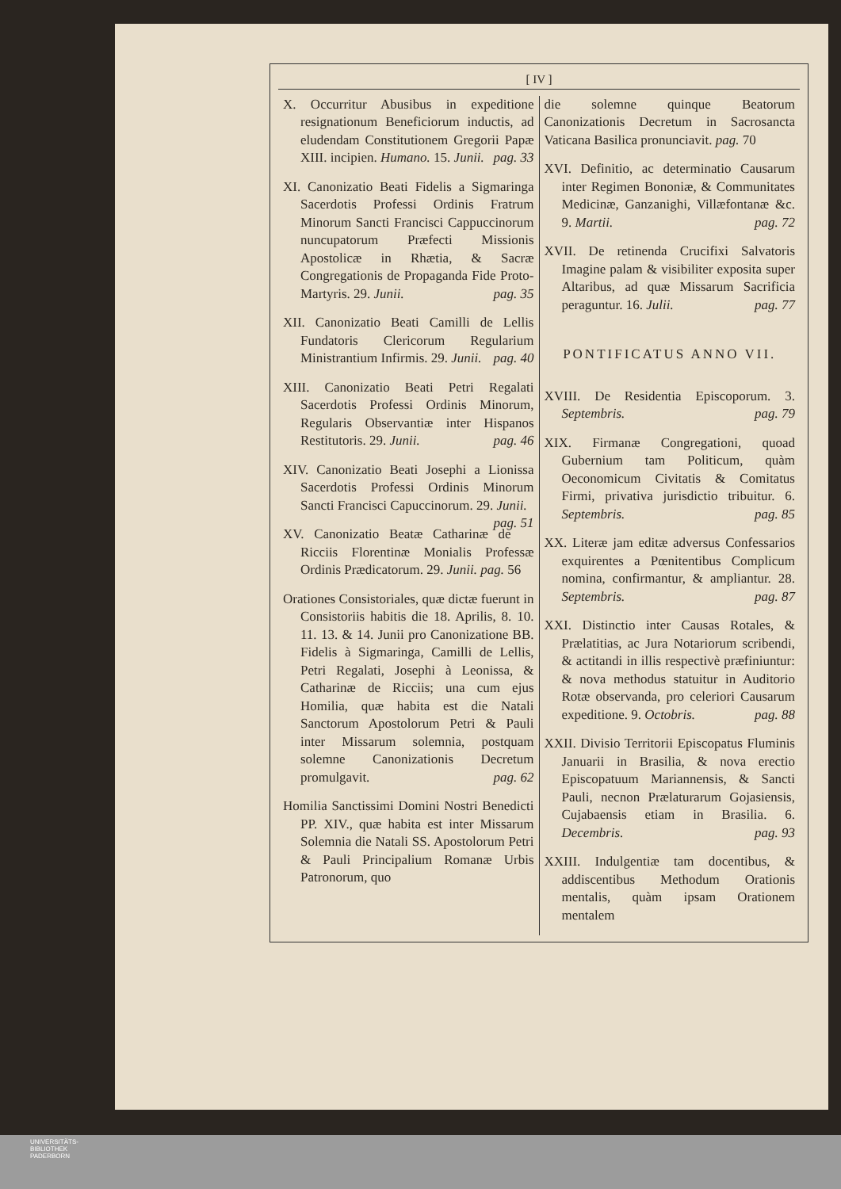[ IV ]
X. Occurritur Abusibus in expeditione resignationum Beneficiorum inductis, ad eludendam Constitutionem Gregorii Papæ XIII. incipien. Humano. 15. Junii. pag. 33
XI. Canonizatio Beati Fidelis a Sigmaringa Sacerdotis Professi Ordinis Fratrum Minorum Sancti Francisci Cappuccinorum nuncupatorum Præfecti Missionis Apostolicæ in Rhætia, & Sacræ Congregationis de Propaganda Fide Proto-Martyris. 29. Junii. pag. 35
XII. Canonizatio Beati Camilli de Lellis Fundatoris Clericorum Regularium Ministrantium Infirmis. 29. Junii. pag. 40
XIII. Canonizatio Beati Petri Regalati Sacerdotis Professi Ordinis Minorum, Regularis Observantiæ inter Hispanos Restitutoris. 29. Junii. pag. 46
XIV. Canonizatio Beati Josephi a Lionissa Sacerdotis Professi Ordinis Minorum Sancti Francisci Capuccinorum. 29. Junii. pag. 51
XV. Canonizatio Beatæ Catharinæ de Ricciis Florentinæ Monialis Professæ Ordinis Prædicatorum. 29. Junii. pag. 56
Orationes Consistoriales, quæ dictæ fuerunt in Consistoriis habitis die 18. Aprilis, 8. 10. 11. 13. & 14. Junii pro Canonizatione BB. Fidelis à Sigmaringa, Camilli de Lellis, Petri Regalati, Josephi à Leonissa, & Catharinæ de Ricciis; una cum ejus Homilia, quæ habita est die Natali Sanctorum Apostolorum Petri & Pauli inter Missarum solemnia, postquam solemne Canonizationis Decretum promulgavit. pag. 62
Homilia Sanctissimi Domini Nostri Benedicti PP. XIV., quæ habita est inter Missarum Solemnia die Natali SS. Apostolorum Petri & Pauli Principalium Romanæ Urbis Patronorum, quo
die solemne quinque Beatorum Canonizationis Decretum in Sacrosancta Vaticana Basilica pronunciavit. pag. 70
XVI. Definitio, ac determinatio Causarum inter Regimen Bononiæ, & Communitates Medicinæ, Ganzanighi, Villæfontanæ &c. 9. Martii. pag. 72
XVII. De retinenda Crucifixi Salvatoris Imagine palam & visibiliter exposita super Altaribus, ad quæ Missarum Sacrificia peraguntur. 16. Julii. pag. 77
PONTIFICATUS ANNO VII.
XVIII. De Residentia Episcoporum. 3. Septembris. pag. 79
XIX. Firmanæ Congregationi, quoad Gubernium tam Politicum, quàm Oeconomicum Civitatis & Comitatus Firmi, privativa jurisdictio tribuitur. 6. Septembris. pag. 85
XX. Literæ jam editæ adversus Confessarios exquirentes a Pœnitentibus Complicum nomina, confirmantur, & ampliantur. 28. Septembris. pag. 87
XXI. Distinctio inter Causas Rotales, & Prælatitias, ac Jura Notariorum scribendi, & actitandi in illis respectivè præfiniuntur: & nova methodus statuitur in Auditorio Rotæ observanda, pro celeriori Causarum expeditione. 9. Octobris. pag. 88
XXII. Divisio Territorii Episcopatus Fluminis Januarii in Brasilia, & nova erectio Episcopatuum Mariannensis, & Sancti Pauli, necnon Prælaturarum Gojasiensis, Cujabaensis etiam in Brasilia. 6. Decembris. pag. 93
XXIII. Indulgentiæ tam docentibus, & addiscentibus Methodum Orationis mentalis, quàm ipsam Orationem mentalem
UNIVERSITÄTS-
BIBLIOTHEK
PADERBORN